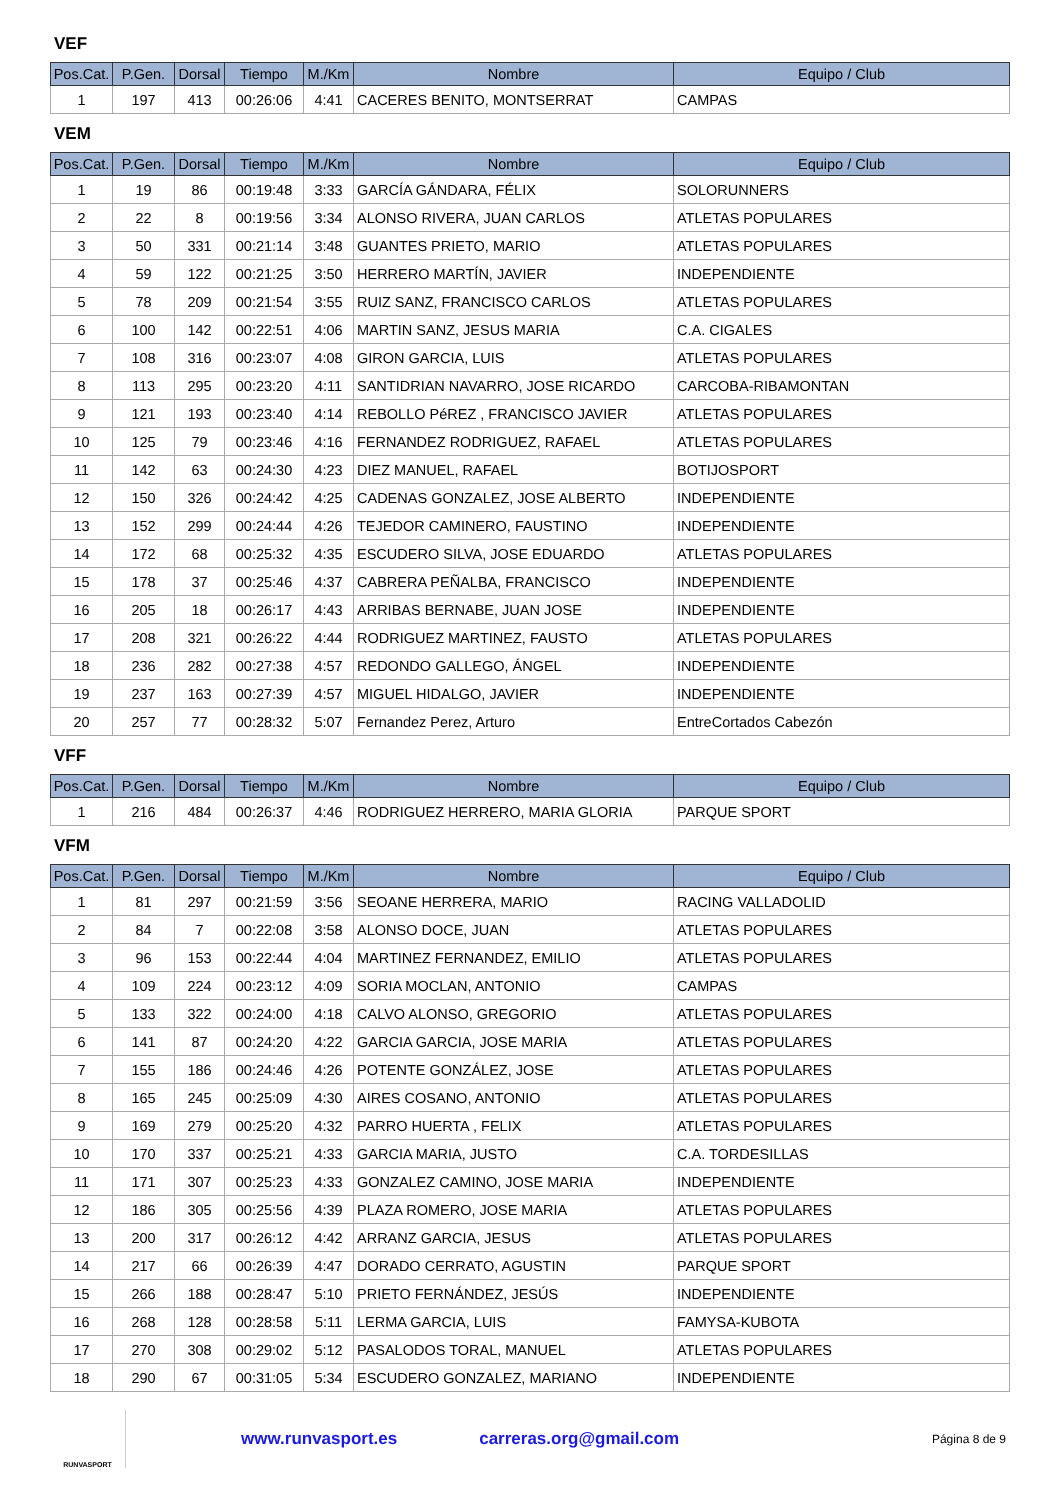VEF
| Pos.Cat. | P.Gen. | Dorsal | Tiempo | M./Km | Nombre | Equipo / Club |
| --- | --- | --- | --- | --- | --- | --- |
| 1 | 197 | 413 | 00:26:06 | 4:41 | CACERES BENITO, MONTSERRAT | CAMPAS |
VEM
| Pos.Cat. | P.Gen. | Dorsal | Tiempo | M./Km | Nombre | Equipo / Club |
| --- | --- | --- | --- | --- | --- | --- |
| 1 | 19 | 86 | 00:19:48 | 3:33 | GARCÍA GÁNDARA, FÉLIX | SOLORUNNERS |
| 2 | 22 | 8 | 00:19:56 | 3:34 | ALONSO RIVERA, JUAN CARLOS | ATLETAS POPULARES |
| 3 | 50 | 331 | 00:21:14 | 3:48 | GUANTES PRIETO, MARIO | ATLETAS POPULARES |
| 4 | 59 | 122 | 00:21:25 | 3:50 | HERRERO MARTÍN, JAVIER | INDEPENDIENTE |
| 5 | 78 | 209 | 00:21:54 | 3:55 | RUIZ SANZ, FRANCISCO CARLOS | ATLETAS POPULARES |
| 6 | 100 | 142 | 00:22:51 | 4:06 | MARTIN SANZ, JESUS MARIA | C.A. CIGALES |
| 7 | 108 | 316 | 00:23:07 | 4:08 | GIRON GARCIA, LUIS | ATLETAS POPULARES |
| 8 | 113 | 295 | 00:23:20 | 4:11 | SANTIDRIAN NAVARRO, JOSE RICARDO | CARCOBA-RIBAMONTAN |
| 9 | 121 | 193 | 00:23:40 | 4:14 | REBOLLO PéREZ , FRANCISCO JAVIER | ATLETAS POPULARES |
| 10 | 125 | 79 | 00:23:46 | 4:16 | FERNANDEZ RODRIGUEZ, RAFAEL | ATLETAS POPULARES |
| 11 | 142 | 63 | 00:24:30 | 4:23 | DIEZ MANUEL, RAFAEL | BOTIJOSPORT |
| 12 | 150 | 326 | 00:24:42 | 4:25 | CADENAS GONZALEZ, JOSE ALBERTO | INDEPENDIENTE |
| 13 | 152 | 299 | 00:24:44 | 4:26 | TEJEDOR CAMINERO, FAUSTINO | INDEPENDIENTE |
| 14 | 172 | 68 | 00:25:32 | 4:35 | ESCUDERO SILVA, JOSE EDUARDO | ATLETAS POPULARES |
| 15 | 178 | 37 | 00:25:46 | 4:37 | CABRERA PEÑALBA, FRANCISCO | INDEPENDIENTE |
| 16 | 205 | 18 | 00:26:17 | 4:43 | ARRIBAS BERNABE, JUAN JOSE | INDEPENDIENTE |
| 17 | 208 | 321 | 00:26:22 | 4:44 | RODRIGUEZ MARTINEZ, FAUSTO | ATLETAS POPULARES |
| 18 | 236 | 282 | 00:27:38 | 4:57 | REDONDO GALLEGO, ÁNGEL | INDEPENDIENTE |
| 19 | 237 | 163 | 00:27:39 | 4:57 | MIGUEL HIDALGO, JAVIER | INDEPENDIENTE |
| 20 | 257 | 77 | 00:28:32 | 5:07 | Fernandez Perez, Arturo | EntreCortados Cabezón |
VFF
| Pos.Cat. | P.Gen. | Dorsal | Tiempo | M./Km | Nombre | Equipo / Club |
| --- | --- | --- | --- | --- | --- | --- |
| 1 | 216 | 484 | 00:26:37 | 4:46 | RODRIGUEZ HERRERO, MARIA GLORIA | PARQUE SPORT |
VFM
| Pos.Cat. | P.Gen. | Dorsal | Tiempo | M./Km | Nombre | Equipo / Club |
| --- | --- | --- | --- | --- | --- | --- |
| 1 | 81 | 297 | 00:21:59 | 3:56 | SEOANE HERRERA, MARIO | RACING VALLADOLID |
| 2 | 84 | 7 | 00:22:08 | 3:58 | ALONSO DOCE, JUAN | ATLETAS POPULARES |
| 3 | 96 | 153 | 00:22:44 | 4:04 | MARTINEZ FERNANDEZ, EMILIO | ATLETAS POPULARES |
| 4 | 109 | 224 | 00:23:12 | 4:09 | SORIA MOCLAN, ANTONIO | CAMPAS |
| 5 | 133 | 322 | 00:24:00 | 4:18 | CALVO ALONSO, GREGORIO | ATLETAS POPULARES |
| 6 | 141 | 87 | 00:24:20 | 4:22 | GARCIA GARCIA, JOSE MARIA | ATLETAS POPULARES |
| 7 | 155 | 186 | 00:24:46 | 4:26 | POTENTE GONZÁLEZ, JOSE | ATLETAS POPULARES |
| 8 | 165 | 245 | 00:25:09 | 4:30 | AIRES COSANO, ANTONIO | ATLETAS POPULARES |
| 9 | 169 | 279 | 00:25:20 | 4:32 | PARRO HUERTA , FELIX | ATLETAS POPULARES |
| 10 | 170 | 337 | 00:25:21 | 4:33 | GARCIA MARIA, JUSTO | C.A. TORDESILLAS |
| 11 | 171 | 307 | 00:25:23 | 4:33 | GONZALEZ CAMINO, JOSE MARIA | INDEPENDIENTE |
| 12 | 186 | 305 | 00:25:56 | 4:39 | PLAZA ROMERO, JOSE MARIA | ATLETAS POPULARES |
| 13 | 200 | 317 | 00:26:12 | 4:42 | ARRANZ GARCIA, JESUS | ATLETAS POPULARES |
| 14 | 217 | 66 | 00:26:39 | 4:47 | DORADO CERRATO, AGUSTIN | PARQUE SPORT |
| 15 | 266 | 188 | 00:28:47 | 5:10 | PRIETO FERNÁNDEZ, JESÚS | INDEPENDIENTE |
| 16 | 268 | 128 | 00:28:58 | 5:11 | LERMA GARCIA, LUIS | FAMYSA-KUBOTA |
| 17 | 270 | 308 | 00:29:02 | 5:12 | PASALODOS TORAL, MANUEL | ATLETAS POPULARES |
| 18 | 290 | 67 | 00:31:05 | 5:34 | ESCUDERO GONZALEZ, MARIANO | INDEPENDIENTE |
RUNVASPORT
www.runvasport.es carreras.org@gmail.com Página 8 de 9